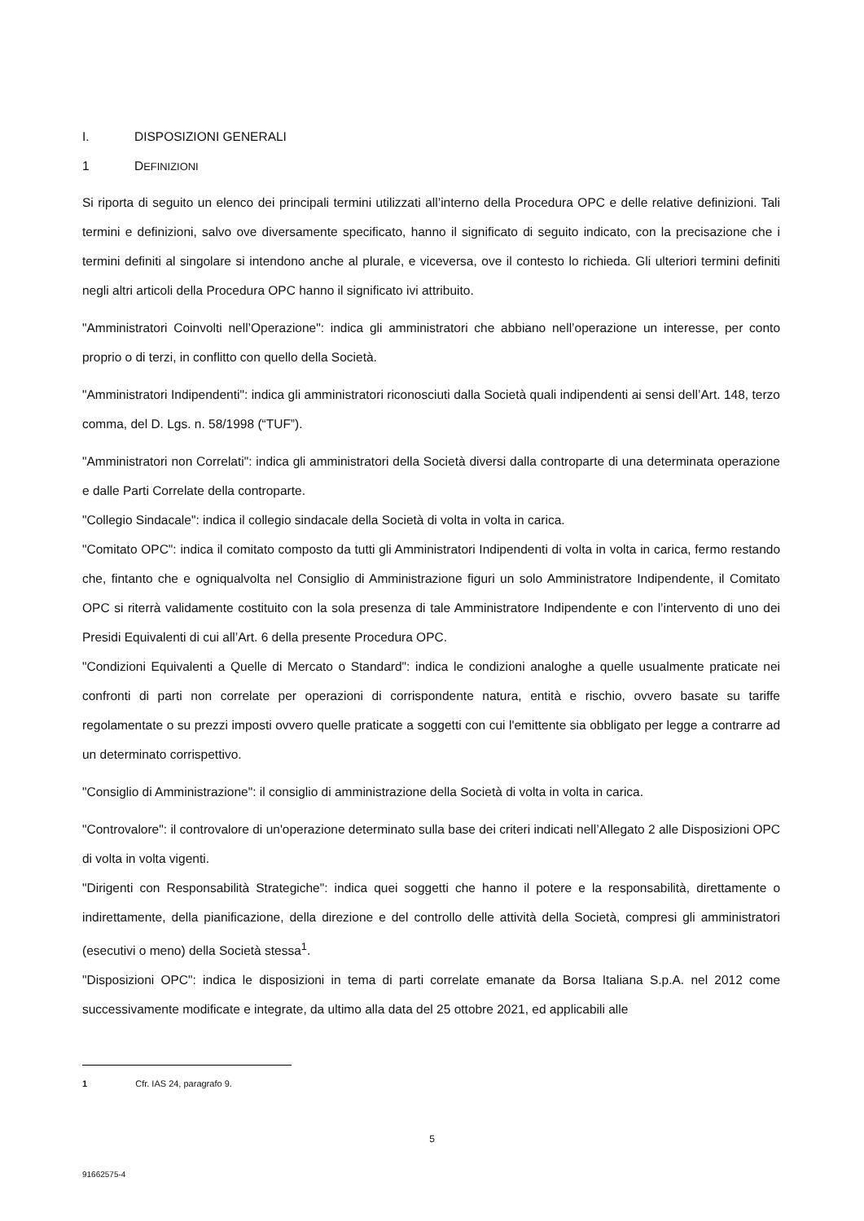I. DISPOSIZIONI GENERALI
1 DEFINIZIONI
Si riporta di seguito un elenco dei principali termini utilizzati all’interno della Procedura OPC e delle relative definizioni. Tali termini e definizioni, salvo ove diversamente specificato, hanno il significato di seguito indicato, con la precisazione che i termini definiti al singolare si intendono anche al plurale, e viceversa, ove il contesto lo richieda. Gli ulteriori termini definiti negli altri articoli della Procedura OPC hanno il significato ivi attribuito.
"Amministratori Coinvolti nell’Operazione": indica gli amministratori che abbiano nell’operazione un interesse, per conto proprio o di terzi, in conflitto con quello della Società.
"Amministratori Indipendenti": indica gli amministratori riconosciuti dalla Società quali indipendenti ai sensi dell’Art. 148, terzo comma, del D. Lgs. n. 58/1998 (“TUF”).
"Amministratori non Correlati": indica gli amministratori della Società diversi dalla controparte di una determinata operazione e dalle Parti Correlate della controparte.
"Collegio Sindacale": indica il collegio sindacale della Società di volta in volta in carica.
"Comitato OPC": indica il comitato composto da tutti gli Amministratori Indipendenti di volta in volta in carica, fermo restando che, fintanto che e ogniqualvolta nel Consiglio di Amministrazione figuri un solo Amministratore Indipendente, il Comitato OPC si riterrà validamente costituito con la sola presenza di tale Amministratore Indipendente e con l’intervento di uno dei Presidi Equivalenti di cui all’Art. 6 della presente Procedura OPC.
"Condizioni Equivalenti a Quelle di Mercato o Standard": indica le condizioni analoghe a quelle usualmente praticate nei confronti di parti non correlate per operazioni di corrispondente natura, entità e rischio, ovvero basate su tariffe regolamentate o su prezzi imposti ovvero quelle praticate a soggetti con cui l'emittente sia obbligato per legge a contrarre ad un determinato corrispettivo.
"Consiglio di Amministrazione": il consiglio di amministrazione della Società di volta in volta in carica.
"Controvalore": il controvalore di un'operazione determinato sulla base dei criteri indicati nell’Allegato 2 alle Disposizioni OPC di volta in volta vigenti.
"Dirigenti con Responsabilità Strategiche": indica quei soggetti che hanno il potere e la responsabilità, direttamente o indirettamente, della pianificazione, della direzione e del controllo delle attività della Società, compresi gli amministratori (esecutivi o meno) della Società stessa<sup>1</sup>.
"Disposizioni OPC": indica le disposizioni in tema di parti correlate emanate da Borsa Italiana S.p.A. nel 2012 come successivamente modificate e integrate, da ultimo alla data del 25 ottobre 2021, ed applicabili alle
1 Cfr. IAS 24, paragrafo 9.
5
91662575-4